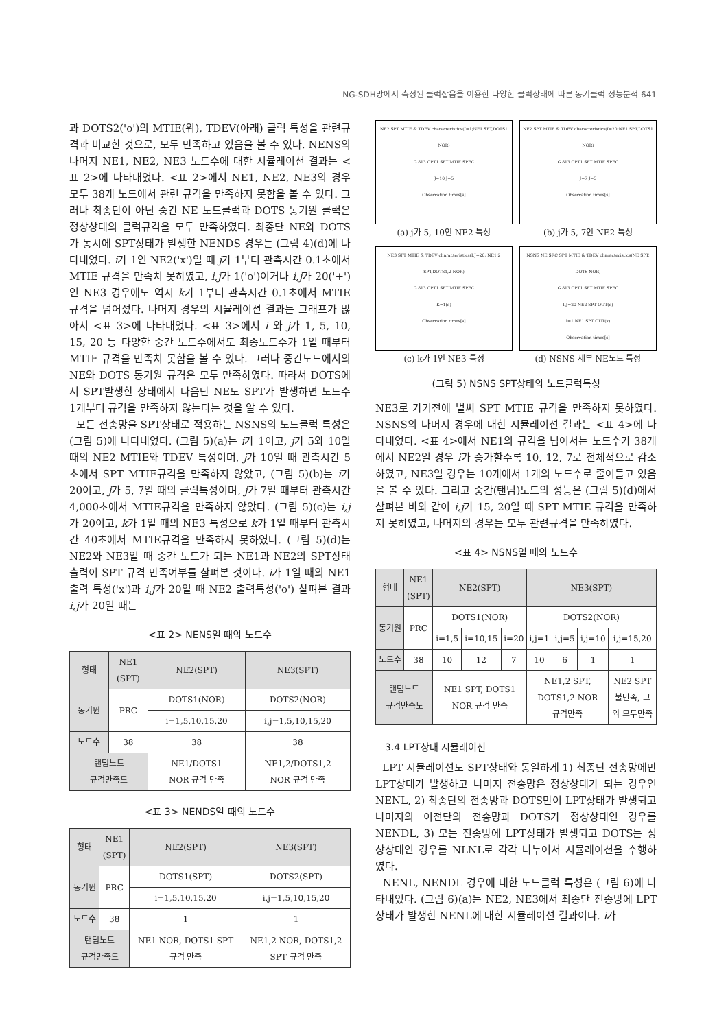NG-SDH망에서 측정된 클럭잡음을 이용한 다양한 클럭상태에 따른 동기클럭 성능분석 641
과 DOTS2('o')의 MTIE(위), TDEV(아래) 클럭 특성을 관련규격과 비교한 것으로, 모두 만족하고 있음을 볼 수 있다. NENS의 나머지 NE1, NE2, NE3 노드수에 대한 시뮬레이션 결과는 <표 2>에 나타내었다. <표 2>에서 NE1, NE2, NE3의 경우 모두 38개 노드에서 관련 규격을 만족하지 못함을 볼 수 있다. 그러나 최종단이 아닌 중간 NE 노드클럭과 DOTS 동기원 클럭은 정상상태의 클럭규격을 모두 만족하였다. 최종단 NE와 DOTS가 동시에 SPT상태가 발생한 NENDS 경우는 (그림 4)(d)에 나타내었다. i가 1인 NE2('x')일 때 j가 1부터 관측시간 0.1초에서 MTIE 규격을 만족치 못하였고, i,j가 1('o')이거나 i,j가 20('+')인 NE3 경우에도 역시 k가 1부터 관측시간 0.1초에서 MTIE 규격을 넘어섰다. 나머지 경우의 시뮬레이션 결과는 그래프가 많아서 <표 3>에 나타내었다. <표 3>에서 i 와 j가 1, 5, 10, 15, 20 등 다양한 중간 노드수에서도 최종노드수가 1일 때부터 MTIE 규격을 만족치 못함을 볼 수 있다. 그러나 중간노드에서의 NE와 DOTS 동기원 규격은 모두 만족하였다. 따라서 DOTS에서 SPT발생한 상태에서 다음단 NE도 SPT가 발생하면 노드수 1개부터 규격을 만족하지 않는다는 것을 알 수 있다.
모든 전송망을 SPT상태로 적용하는 NSNS의 노드클럭 특성은 (그림 5)에 나타내었다. (그림 5)(a)는 i가 1이고, j가 5와 10일 때의 NE2 MTIE와 TDEV 특성이며, j가 10일 때 관측시간 5초에서 SPT MTIE규격을 만족하지 않았고, (그림 5)(b)는 i가 20이고, j가 5, 7일 때의 클럭특성이며, j가 7일 때부터 관측시간 4,000초에서 MTIE규격을 만족하지 않았다. (그림 5)(c)는 i,j가 20이고, k가 1일 때의 NE3 특성으로 k가 1일 때부터 관측시간 40초에서 MTIE규격을 만족하지 못하였다. (그림 5)(d)는 NE2와 NE3일 때 중간 노드가 되는 NE1과 NE2의 SPT상태 출력이 SPT 규격 만족여부를 살펴본 것이다. i가 1일 때의 NE1 출력 특성('x')과 i,j가 20일 때 NE2 출력특성('o') 살펴본 결과 i,j가 20일 때는
<표 2> NENS일 때의 노드수
| 형태 | NE1 (SPT) | NE2(SPT) | NE3(SPT) |
| 동기원 | PRC | DOTS1(NOR) | DOTS2(NOR) |
| | | i=1,5,10,15,20 | i,j=1,5,10,15,20 |
| 노드수 | 38 | 38 | 38 |
| 탠덤노드 규격만족도 | | NE1/DOTS1 NOR 규격 만족 | NE1,2/DOTS1,2 NOR 규격 만족 |
<표 3> NENDS일 때의 노드수
| 형태 | NE1 (SPT) | NE2(SPT) | NE3(SPT) |
| 동기원 | PRC | DOTS1(SPT) | DOTS2(SPT) |
| | | i=1,5,10,15,20 | i,j=1,5,10,15,20 |
| 노드수 | 38 | 1 | 1 |
| 탠덤노드 규격만족도 | | NE1 NOR, DOTS1 SPT 규격 만족 | NE1,2 NOR, DOTS1,2 SPT 규격 만족 |
NE2 SPT MTIE & TDEV characteristics(I=1;NE1 SPT,DOTS1 NOR)
G.813 OPT1 SPT MTIE SPEC
J=10 J=5
Observation times[s]
(a) j가 5, 10인 NE2 특성
NE2 SPT MTIE & TDEV characteristics(I=20;NE1 SPT,DOTS1 NOR)
G.813 OPT1 SPT MTIE SPEC
J=7 J=5
Observation times[s]
(b) j가 5, 7인 NE2 특성
NE3 SPT MTIE & TDEV characteristics(I,J=20; NE1,2 SPT,DOTS1,2 NOR)
G.813 OPT1 SPT MTIE SPEC
K=1(o)
Observation times[s]
(c) k가 1인 NE3 특성
NSNS NE SRC SPT MTIE & TDEV characteristics(NE SPT, DOTS NOR)
G.813 OPT1 SPT MTIE SPEC
I,J=20 NE2 SPT OUT(o)
I=1 NE1 SPT OUT(x)
Observation times[s]
(d) NSNS 세부 NE노드 특성
(그림 5) NSNS SPT상태의 노드클럭특성
NE3로 가기전에 벌써 SPT MTIE 규격을 만족하지 못하였다. NSNS의 나머지 경우에 대한 시뮬레이션 결과는 <표 4>에 나타내었다. <표 4>에서 NE1의 규격을 넘어서는 노드수가 38개에서 NE2일 경우 i가 증가할수록 10, 12, 7로 전체적으로 감소하였고, NE3일 경우는 10개에서 1개의 노드수로 줄어들고 있음을 볼 수 있다. 그리고 중간(탠덤)노드의 성능은 (그림 5)(d)에서 살펴본 바와 같이 i,j가 15, 20일 때 SPT MTIE 규격을 만족하지 못하였고, 나머지의 경우는 모두 관련규격을 만족하였다.
<표 4> NSNS일 때의 노드수
| 형태 | NE1 (SPT) | NE2(SPT) | | | NE3(SPT) | | | |
| 동기원 | PRC | DOTS1(NOR) | | | DOTS2(NOR) | | | |
| | | i=1,5 | i=10,15 | i=20 | i,j=1 | i,j=5 | i,j=10 | i,j=15,20 |
| 노드수 | 38 | 10 | 12 | 7 | 10 | 6 | 1 | 1 |
| 탠덤노드 규격만족도 | | NE1 SPT, DOTS1 NOR 규격 만족 | | | NE1,2 SPT, DOTS1,2 NOR 규격만족 | | | NE2 SPT 불만족, 그 외 모두만족 |
3.4 LPT상태 시뮬레이션
LPT 시뮬레이션도 SPT상태와 동일하게 1) 최종단 전송망에만 LPT상태가 발생하고 나머지 전송망은 정상상태가 되는 경우인 NENL, 2) 최종단의 전송망과 DOTS만이 LPT상태가 발생되고 나머지의 이전단의 전송망과 DOTS가 정상상태인 경우를 NENDL, 3) 모든 전송망에 LPT상태가 발생되고 DOTS는 정상상태인 경우를 NLNL로 각각 나누어서 시뮬레이션을 수행하였다.
NENL, NENDL 경우에 대한 노드클럭 특성은 (그림 6)에 나타내었다. (그림 6)(a)는 NE2, NE3에서 최종단 전송망에 LPT상태가 발생한 NENL에 대한 시뮬레이션 결과이다. i가